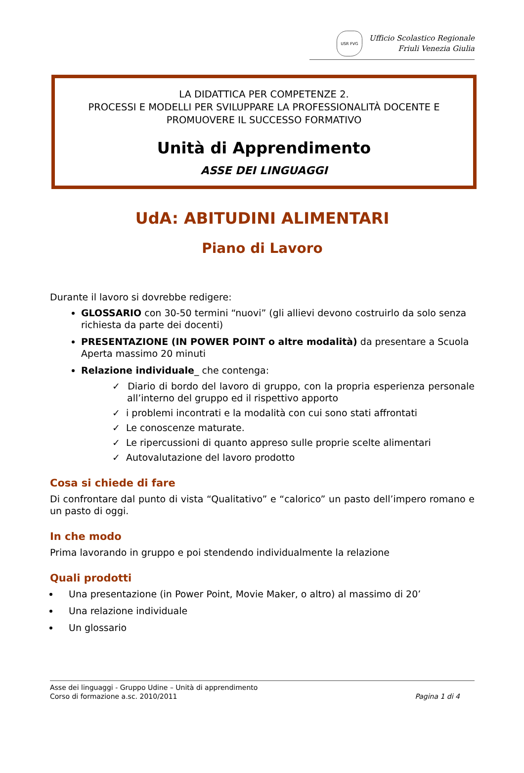USR FVG
Ufficio Scolastico Regionale
Friuli Venezia Giulia
LA DIDATTICA PER COMPETENZE 2.
PROCESSI E MODELLI PER SVILUPPARE LA PROFESSIONALITÀ DOCENTE E PROMUOVERE IL SUCCESSO FORMATIVO
Unità di Apprendimento
ASSE DEI LINGUAGGI
UdA: ABITUDINI ALIMENTARI
Piano di Lavoro
Durante il lavoro si dovrebbe redigere:
GLOSSARIO con 30-50 termini “nuovi” (gli allievi devono costruirlo da solo senza richiesta da parte dei docenti)
PRESENTAZIONE (IN POWER POINT o altre modalità) da presentare a Scuola Aperta massimo 20 minuti
Relazione individuale_ che contenga:
✓ Diario di bordo del lavoro di gruppo, con la propria esperienza personale all’interno del gruppo ed il rispettivo apporto
✓ i problemi incontrati e la modalità con cui sono stati affrontati
✓ Le conoscenze maturate.
✓ Le ripercussioni di quanto appreso sulle proprie scelte alimentari
✓ Autovalutazione del lavoro prodotto
Cosa si chiede di fare
Di confrontare dal punto di vista “Qualitativo” e “calorico” un pasto dell’impero romano e un pasto di oggi.
In che modo
Prima lavorando in gruppo e poi stendendo individualmente la relazione
Quali prodotti
Una presentazione (in Power Point, Movie Maker, o altro) al massimo di 20’
Una relazione individuale
Un glossario
Asse dei linguaggi - Gruppo Udine – Unità di apprendimento
Corso di formazione a.sc. 2010/2011
Pagina 1 di 4